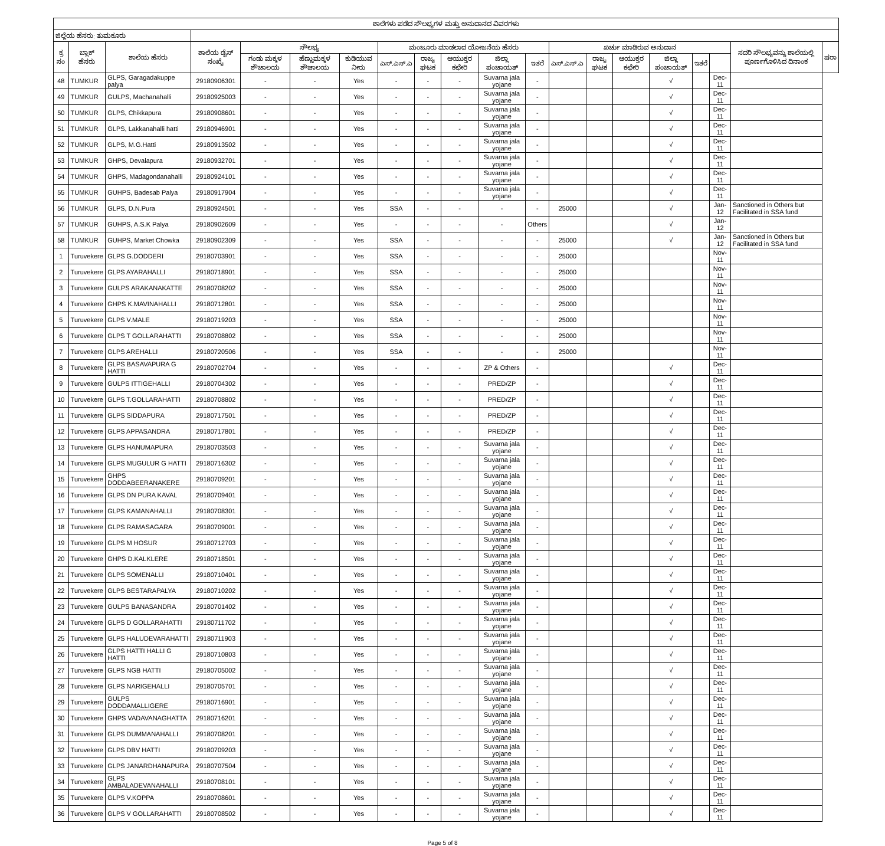| ಶಾಲೆಗಳು ಪಡೆದ ಸೌಲಭ್ಯಗಳ ಮತ್ತು ಅನುದಾನದ ವಿವರಗಳು | | | | | | | | | | | | | | | | | | | |
| --- | --- | --- | --- | --- | --- | --- | --- | --- | --- | --- | --- | --- | --- | --- | --- | --- | --- | --- | --- |
| ಜಿಲ್ಲೆಯ ಹೆಸರು: ತುಮಕೂರು | | | | | | | | | | | | | | | | | | | |
| ಕ್ರ ಸಂ | ಬ್ಲಾಕ್ ಹೆಸರು | ಶಾಲೆಯ ಹೆಸರು | ಶಾಲೆಯ ಡೈಸ್ ಸಂಖ್ಯೆ | ಸೌಲಭ್ಯ | | | ಮಂಜೂರು ಮಾಡಲಾದ ಯೋಜನೆಯ ಹೆಸರು | | | | | ಖರ್ಚು ಮಾಡಿರುವ ಅನುದಾನ | | | | | | ಸದರಿ ಸೌಲಭ್ಯವನ್ನು ಶಾಲೆಯಲ್ಲಿ ಪೂರ್ಣಗೊಳಿಸಿದ ದಿನಾಂಕ | ಷರಾ |
| | | | | ಗಂಡು ಮಕ್ಕಳ ಶೌಚಾಲಯ | ಹೆಣ್ಣುಮಕ್ಕಳ ಶೌಚಾಲಯ | ಕುಡಿಯುವ ನೀರು | ಎಸ್.ಎಸ್.ಎ | ರಾಜ್ಯ ಘಟಕ | ಆಯುಕ್ತರ ಕಛೇರಿ | ಜಿಲ್ಲಾ ಪಂಚಾಯತ್ | ಇತರೆ | ಎಸ್.ಎಸ್.ಎ | ರಾಜ್ಯ ಘಟಕ | ಆಯುಕ್ತರ ಕಛೇರಿ | ಜಿಲ್ಲಾ ಪಂಚಾಯತ್ | ಇತರೆ | | | |
| 48 | TUMKUR | GLPS, Garagadakuppe palya | 29180906301 | - | - | Yes | - | - | - | Suvarna jala yojane | - | | | | √ | | Dec-11 | | |
| 49 | TUMKUR | GULPS, Machanahalli | 29180925003 | - | - | Yes | - | - | - | Suvarna jala yojane | - | | | | √ | | Dec-11 | | |
| 50 | TUMKUR | GLPS, Chikkapura | 29180908601 | - | - | Yes | - | - | - | Suvarna jala yojane | - | | | | √ | | Dec-11 | | |
| 51 | TUMKUR | GLPS, Lakkanahalli hatti | 29180946901 | - | - | Yes | - | - | - | Suvarna jala yojane | - | | | | √ | | Dec-11 | | |
| 52 | TUMKUR | GLPS, M.G.Hatti | 29180913502 | - | - | Yes | - | - | - | Suvarna jala yojane | - | | | | √ | | Dec-11 | | |
| 53 | TUMKUR | GHPS, Devalapura | 29180932701 | - | - | Yes | - | - | - | Suvarna jala yojane | - | | | | √ | | Dec-11 | | |
| 54 | TUMKUR | GHPS, Madagondanahalli | 29180924101 | - | - | Yes | - | - | - | Suvarna jala yojane | - | | | | √ | | Dec-11 | | |
| 55 | TUMKUR | GUHPS, Badesab Palya | 29180917904 | - | - | Yes | - | - | - | Suvarna jala yojane | - | | | | √ | | Dec-11 | | |
| 56 | TUMKUR | GLPS, D.N.Pura | 29180924501 | - | - | Yes | SSA | - | - | - | - | 25000 | | | √ | | Jan-12 | Sanctioned in Others but Facilitated in SSA fund | |
| 57 | TUMKUR | GUHPS, A.S.K Palya | 29180902609 | - | - | Yes | - | - | - | - | Others | | | | √ | | Jan-12 | | |
| 58 | TUMKUR | GUHPS, Market Chowka | 29180902309 | - | - | Yes | SSA | - | - | - | - | 25000 | | | √ | | Jan-12 | Sanctioned in Others but Facilitated in SSA fund | |
| 1 | Turuvekere | GLPS G.DODDERI | 29180703901 | - | - | Yes | SSA | - | - | - | - | 25000 | | | | | Nov-11 | | |
| 2 | Turuvekere | GLPS AYARAHALLI | 29180718901 | - | - | Yes | SSA | - | - | - | - | 25000 | | | | | Nov-11 | | |
| 3 | Turuvekere | GULPS ARAKANAKATTE | 29180708202 | - | - | Yes | SSA | - | - | - | - | 25000 | | | | | Nov-11 | | |
| 4 | Turuvekere | GHPS K.MAVINAHALLI | 29180712801 | - | - | Yes | SSA | - | - | - | - | 25000 | | | | | Nov-11 | | |
| 5 | Turuvekere | GLPS V.MALE | 29180719203 | - | - | Yes | SSA | - | - | - | - | 25000 | | | | | Nov-11 | | |
| 6 | Turuvekere | GLPS T GOLLARAHATTI | 29180708802 | - | - | Yes | SSA | - | - | - | - | 25000 | | | | | Nov-11 | | |
| 7 | Turuvekere | GLPS AREHALLI | 29180720506 | - | - | Yes | SSA | - | - | - | - | 25000 | | | | | Nov-11 | | |
| 8 | Turuvekere | GLPS BASAVAPURA G HATTI | 29180702704 | - | - | Yes | - | - | - | ZP & Others | - | | | | √ | | Dec-11 | | |
| 9 | Turuvekere | GULPS ITTIGEHALLI | 29180704302 | - | - | Yes | - | - | - | PRED/ZP | - | | | | √ | | Dec-11 | | |
| 10 | Turuvekere | GLPS T.GOLLARAHATTI | 29180708802 | - | - | Yes | - | - | - | PRED/ZP | - | | | | √ | | Dec-11 | | |
| 11 | Turuvekere | GLPS SIDDAPURA | 29180717501 | - | - | Yes | - | - | - | PRED/ZP | - | | | | √ | | Dec-11 | | |
| 12 | Turuvekere | GLPS APPASANDRA | 29180717801 | - | - | Yes | - | - | - | PRED/ZP | - | | | | √ | | Dec-11 | | |
| 13 | Turuvekere | GLPS HANUMAPURA | 29180703503 | - | - | Yes | - | - | - | Suvarna jala yojane | - | | | | √ | | Dec-11 | | |
| 14 | Turuvekere | GLPS MUGULUR G HATTI | 29180716302 | - | - | Yes | - | - | - | Suvarna jala yojane | - | | | | √ | | Dec-11 | | |
| 15 | Turuvekere | GHPS DODDABEERANAKERE | 29180709201 | - | - | Yes | - | - | - | Suvarna jala yojane | - | | | | √ | | Dec-11 | | |
| 16 | Turuvekere | GLPS DN PURA KAVAL | 29180709401 | - | - | Yes | - | - | - | Suvarna jala yojane | - | | | | √ | | Dec-11 | | |
| 17 | Turuvekere | GLPS KAMANAHALLI | 29180708301 | - | - | Yes | - | - | - | Suvarna jala yojane | - | | | | √ | | Dec-11 | | |
| 18 | Turuvekere | GLPS RAMASAGARA | 29180709001 | - | - | Yes | - | - | - | Suvarna jala yojane | - | | | | √ | | Dec-11 | | |
| 19 | Turuvekere | GLPS M HOSUR | 29180712703 | - | - | Yes | - | - | - | Suvarna jala yojane | - | | | | √ | | Dec-11 | | |
| 20 | Turuvekere | GHPS D.KALKLERE | 29180718501 | - | - | Yes | - | - | - | Suvarna jala yojane | - | | | | √ | | Dec-11 | | |
| 21 | Turuvekere | GLPS SOMENALLI | 29180710401 | - | - | Yes | - | - | - | Suvarna jala yojane | - | | | | √ | | Dec-11 | | |
| 22 | Turuvekere | GLPS BESTARAPALYA | 29180710202 | - | - | Yes | - | - | - | Suvarna jala yojane | - | | | | √ | | Dec-11 | | |
| 23 | Turuvekere | GULPS BANASANDRA | 29180701402 | - | - | Yes | - | - | - | Suvarna jala yojane | - | | | | √ | | Dec-11 | | |
| 24 | Turuvekere | GLPS D GOLLARAHATTI | 29180711702 | - | - | Yes | - | - | - | Suvarna jala yojane | - | | | | √ | | Dec-11 | | |
| 25 | Turuvekere | GLPS HALUDEVARAHATTI | 29180711903 | - | - | Yes | - | - | - | Suvarna jala yojane | - | | | | √ | | Dec-11 | | |
| 26 | Turuvekere | GLPS HATTI HALLI G HATTI | 29180710803 | - | - | Yes | - | - | - | Suvarna jala yojane | - | | | | √ | | Dec-11 | | |
| 27 | Turuvekere | GLPS NGB HATTI | 29180705002 | - | - | Yes | - | - | - | Suvarna jala yojane | - | | | | √ | | Dec-11 | | |
| 28 | Turuvekere | GLPS NARIGEHALLI | 29180705701 | - | - | Yes | - | - | - | Suvarna jala yojane | - | | | | √ | | Dec-11 | | |
| 29 | Turuvekere | GULPS DODDAMALLIGERE | 29180716901 | - | - | Yes | - | - | - | Suvarna jala yojane | - | | | | √ | | Dec-11 | | |
| 30 | Turuvekere | GHPS VADAVANAGHATTA | 29180716201 | - | - | Yes | - | - | - | Suvarna jala yojane | - | | | | √ | | Dec-11 | | |
| 31 | Turuvekere | GLPS DUMMANAHALLI | 29180708201 | - | - | Yes | - | - | - | Suvarna jala yojane | - | | | | √ | | Dec-11 | | |
| 32 | Turuvekere | GLPS DBV HATTI | 29180709203 | - | - | Yes | - | - | - | Suvarna jala yojane | - | | | | √ | | Dec-11 | | |
| 33 | Turuvekere | GLPS JANARDHANAPURA | 29180707504 | - | - | Yes | - | - | - | Suvarna jala yojane | - | | | | √ | | Dec-11 | | |
| 34 | Turuvekere | GLPS AMBALADEVANAHALLI | 29180708101 | - | - | Yes | - | - | - | Suvarna jala yojane | - | | | | √ | | Dec-11 | | |
| 35 | Turuvekere | GLPS V.KOPPA | 29180708601 | - | - | Yes | - | - | - | Suvarna jala yojane | - | | | | √ | | Dec-11 | | |
| 36 | Turuvekere | GLPS V GOLLARAHATTI | 29180708502 | - | - | Yes | - | - | - | Suvarna jala yojane | - | | | | √ | | Dec-11 | | |
Page 5 of 8